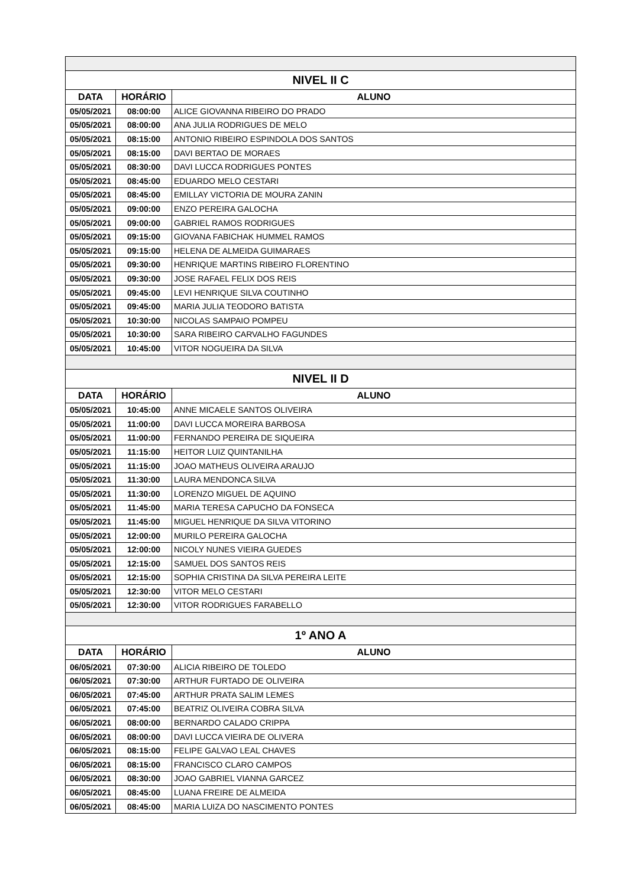| NIVEL II C | | |
| --- | --- | --- |
| DATA | HORÁRIO | ALUNO |
| 05/05/2021 | 08:00:00 | ALICE GIOVANNA RIBEIRO DO PRADO |
| 05/05/2021 | 08:00:00 | ANA JULIA RODRIGUES DE MELO |
| 05/05/2021 | 08:15:00 | ANTONIO RIBEIRO ESPINDOLA DOS SANTOS |
| 05/05/2021 | 08:15:00 | DAVI BERTAO DE MORAES |
| 05/05/2021 | 08:30:00 | DAVI LUCCA RODRIGUES PONTES |
| 05/05/2021 | 08:45:00 | EDUARDO MELO CESTARI |
| 05/05/2021 | 08:45:00 | EMILLAY VICTORIA DE MOURA ZANIN |
| 05/05/2021 | 09:00:00 | ENZO PEREIRA GALOCHA |
| 05/05/2021 | 09:00:00 | GABRIEL RAMOS RODRIGUES |
| 05/05/2021 | 09:15:00 | GIOVANA FABICHAK HUMMEL RAMOS |
| 05/05/2021 | 09:15:00 | HELENA DE ALMEIDA GUIMARAES |
| 05/05/2021 | 09:30:00 | HENRIQUE MARTINS RIBEIRO FLORENTINO |
| 05/05/2021 | 09:30:00 | JOSE RAFAEL FELIX DOS REIS |
| 05/05/2021 | 09:45:00 | LEVI HENRIQUE SILVA COUTINHO |
| 05/05/2021 | 09:45:00 | MARIA JULIA TEODORO BATISTA |
| 05/05/2021 | 10:30:00 | NICOLAS SAMPAIO POMPEU |
| 05/05/2021 | 10:30:00 | SARA RIBEIRO CARVALHO FAGUNDES |
| 05/05/2021 | 10:45:00 | VITOR NOGUEIRA DA SILVA |
| NIVEL II D | | |
| DATA | HORÁRIO | ALUNO |
| 05/05/2021 | 10:45:00 | ANNE MICAELE SANTOS OLIVEIRA |
| 05/05/2021 | 11:00:00 | DAVI LUCCA MOREIRA BARBOSA |
| 05/05/2021 | 11:00:00 | FERNANDO PEREIRA DE SIQUEIRA |
| 05/05/2021 | 11:15:00 | HEITOR LUIZ QUINTANILHA |
| 05/05/2021 | 11:15:00 | JOAO MATHEUS OLIVEIRA ARAUJO |
| 05/05/2021 | 11:30:00 | LAURA MENDONCA SILVA |
| 05/05/2021 | 11:30:00 | LORENZO MIGUEL DE AQUINO |
| 05/05/2021 | 11:45:00 | MARIA TERESA CAPUCHO DA FONSECA |
| 05/05/2021 | 11:45:00 | MIGUEL HENRIQUE DA SILVA VITORINO |
| 05/05/2021 | 12:00:00 | MURILO PEREIRA GALOCHA |
| 05/05/2021 | 12:00:00 | NICOLY NUNES VIEIRA GUEDES |
| 05/05/2021 | 12:15:00 | SAMUEL DOS SANTOS REIS |
| 05/05/2021 | 12:15:00 | SOPHIA CRISTINA DA SILVA PEREIRA LEITE |
| 05/05/2021 | 12:30:00 | VITOR MELO CESTARI |
| 05/05/2021 | 12:30:00 | VITOR RODRIGUES FARABELLO |
| 1º ANO A | | |
| DATA | HORÁRIO | ALUNO |
| 06/05/2021 | 07:30:00 | ALICIA RIBEIRO DE TOLEDO |
| 06/05/2021 | 07:30:00 | ARTHUR FURTADO DE OLIVEIRA |
| 06/05/2021 | 07:45:00 | ARTHUR PRATA SALIM LEMES |
| 06/05/2021 | 07:45:00 | BEATRIZ OLIVEIRA COBRA SILVA |
| 06/05/2021 | 08:00:00 | BERNARDO CALADO CRIPPA |
| 06/05/2021 | 08:00:00 | DAVI LUCCA VIEIRA DE OLIVERA |
| 06/05/2021 | 08:15:00 | FELIPE GALVAO LEAL CHAVES |
| 06/05/2021 | 08:15:00 | FRANCISCO CLARO CAMPOS |
| 06/05/2021 | 08:30:00 | JOAO GABRIEL VIANNA GARCEZ |
| 06/05/2021 | 08:45:00 | LUANA FREIRE DE ALMEIDA |
| 06/05/2021 | 08:45:00 | MARIA LUIZA DO NASCIMENTO PONTES |